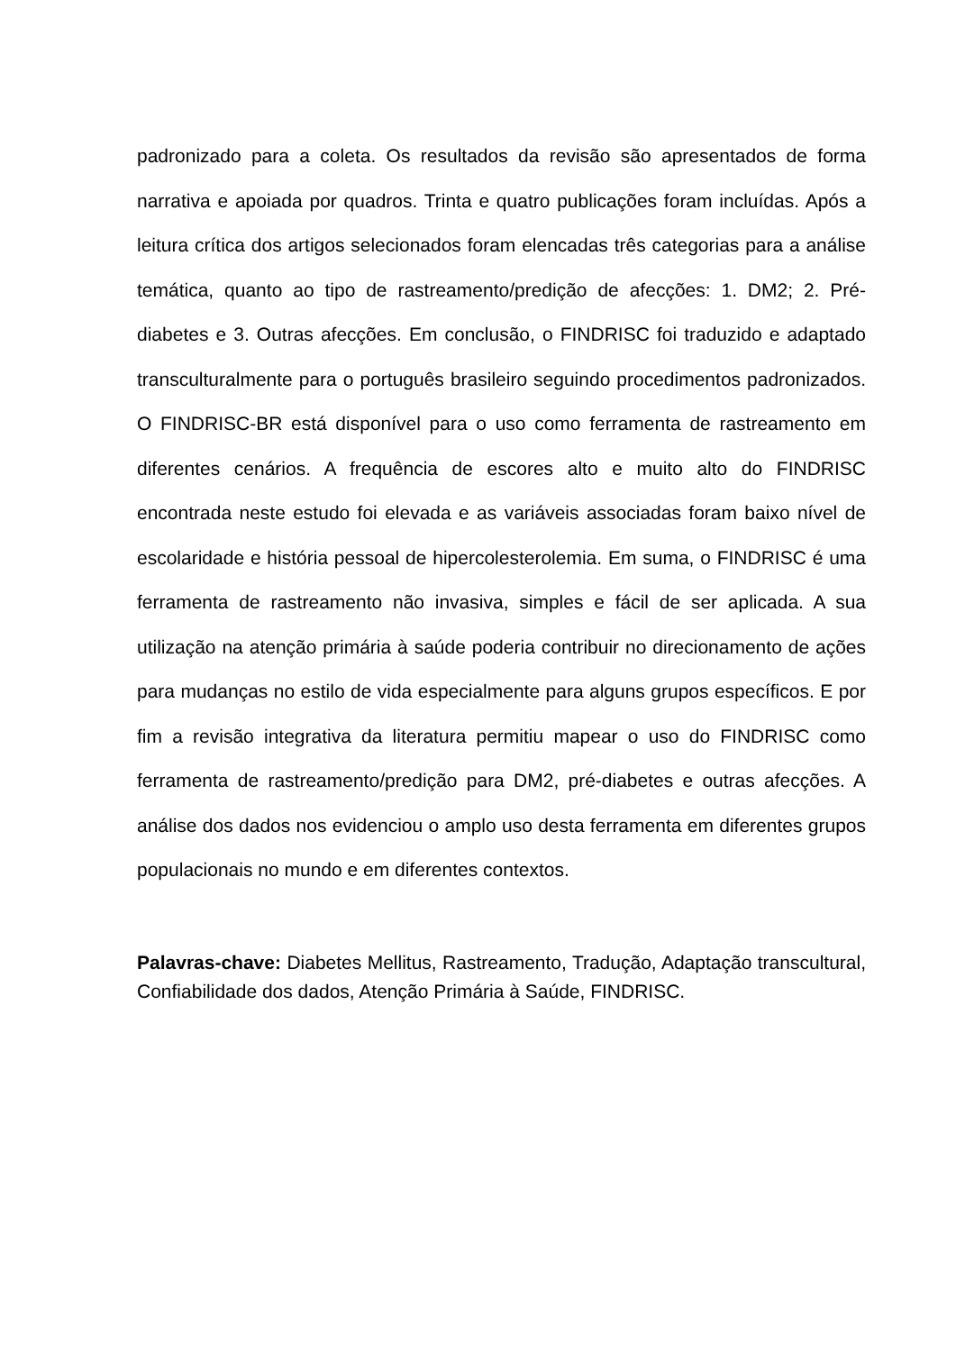padronizado para a coleta. Os resultados da revisão são apresentados de forma narrativa e apoiada por quadros. Trinta e quatro publicações foram incluídas. Após a leitura crítica dos artigos selecionados foram elencadas três categorias para a análise temática, quanto ao tipo de rastreamento/predição de afecções: 1. DM2; 2. Pré-diabetes e 3. Outras afecções. Em conclusão, o FINDRISC foi traduzido e adaptado transculturalmente para o português brasileiro seguindo procedimentos padronizados. O FINDRISC-BR está disponível para o uso como ferramenta de rastreamento em diferentes cenários. A frequência de escores alto e muito alto do FINDRISC encontrada neste estudo foi elevada e as variáveis associadas foram baixo nível de escolaridade e história pessoal de hipercolesterolemia. Em suma, o FINDRISC é uma ferramenta de rastreamento não invasiva, simples e fácil de ser aplicada. A sua utilização na atenção primária à saúde poderia contribuir no direcionamento de ações para mudanças no estilo de vida especialmente para alguns grupos específicos. E por fim a revisão integrativa da literatura permitiu mapear o uso do FINDRISC como ferramenta de rastreamento/predição para DM2, pré-diabetes e outras afecções. A análise dos dados nos evidenciou o amplo uso desta ferramenta em diferentes grupos populacionais no mundo e em diferentes contextos.
Palavras-chave: Diabetes Mellitus, Rastreamento, Tradução, Adaptação transcultural, Confiabilidade dos dados, Atenção Primária à Saúde, FINDRISC.